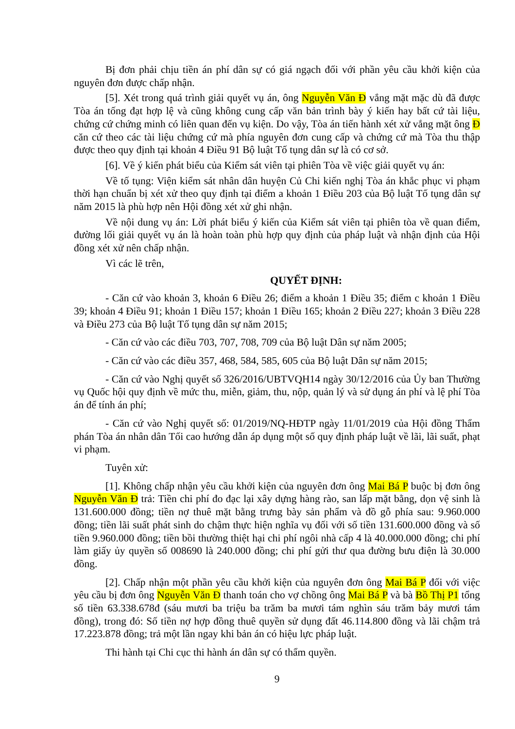Bị đơn phải chịu tiền án phí dân sự có giá ngạch đối với phần yêu cầu khởi kiện của nguyên đơn được chấp nhận.
[5]. Xét trong quá trình giải quyết vụ án, ông Nguyễn Văn Đ vắng mặt mặc dù đã được Tòa án tống đạt hợp lệ và cũng không cung cấp văn bản trình bày ý kiến hay bất cứ tài liệu, chứng cứ chứng minh có liên quan đến vụ kiện. Do vậy, Tòa án tiến hành xét xử vắng mặt ông Đ căn cứ theo các tài liệu chứng cứ mà phía nguyên đơn cung cấp và chứng cứ mà Tòa thu thập được theo quy định tại khoản 4 Điều 91 Bộ luật Tố tụng dân sự là có cơ sở.
[6]. Về ý kiến phát biểu của Kiểm sát viên tại phiên Tòa về việc giải quyết vụ án:
Về tố tụng: Viện kiểm sát nhân dân huyện Củ Chi kiến nghị Tòa án khắc phục vi phạm thời hạn chuẩn bị xét xử theo quy định tại điểm a khoản 1 Điều 203 của Bộ luật Tố tụng dân sự năm 2015 là phù hợp nên Hội đồng xét xử ghi nhận.
Về nội dung vụ án: Lời phát biểu ý kiến của Kiểm sát viên tại phiên tòa về quan điểm, đường lối giải quyết vụ án là hoàn toàn phù hợp quy định của pháp luật và nhận định của Hội đồng xét xử nên chấp nhận.
Vì các lẽ trên,
QUYẾT ĐỊNH:
- Căn cứ vào khoản 3, khoản 6 Điều 26; điểm a khoản 1 Điều 35; điểm c khoản 1 Điều 39; khoản 4 Điều 91; khoản 1 Điều 157; khoản 1 Điều 165; khoản 2 Điều 227; khoản 3 Điều 228 và Điều 273 của Bộ luật Tố tụng dân sự năm 2015;
- Căn cứ vào các điều 703, 707, 708, 709 của Bộ luật Dân sự năm 2005;
- Căn cứ vào các điều 357, 468, 584, 585, 605 của Bộ luật Dân sự năm 2015;
- Căn cứ vào Nghị quyết số 326/2016/UBTVQH14 ngày 30/12/2016 của Ủy ban Thường vụ Quốc hội quy định về mức thu, miễn, giảm, thu, nộp, quản lý và sử dụng án phí và lệ phí Tòa án để tính án phí;
- Căn cứ vào Nghị quyết số: 01/2019/NQ-HĐTP ngày 11/01/2019 của Hội đồng Thẩm phán Tòa án nhân dân Tối cao hướng dẫn áp dụng một số quy định pháp luật về lãi, lãi suất, phạt vi phạm.
Tuyên xử:
[1]. Không chấp nhận yêu cầu khởi kiện của nguyên đơn ông Mai Bá P buộc bị đơn ông Nguyễn Văn Đ trả: Tiền chi phí đo đạc lại xây dựng hàng rào, san lấp mặt bằng, dọn vệ sinh là 131.600.000 đồng; tiền nợ thuê mặt bằng trưng bày sản phẩm và đồ gỗ phía sau: 9.960.000 đồng; tiền lãi suất phát sinh do chậm thực hiện nghĩa vụ đối với số tiền 131.600.000 đồng và số tiền 9.960.000 đồng; tiền bồi thường thiệt hại chi phí ngôi nhà cấp 4 là 40.000.000 đồng; chi phí làm giấy ủy quyền số 008690 là 240.000 đồng; chi phí gửi thư qua đường bưu điện là 30.000 đồng.
[2]. Chấp nhận một phần yêu cầu khởi kiện của nguyên đơn ông Mai Bá P đối với việc yêu cầu bị đơn ông Nguyễn Văn Đ thanh toán cho vợ chồng ông Mai Bá P và bà Bồ Thị P1 tổng số tiền 63.338.678đ (sáu mươi ba triệu ba trăm ba mươi tám nghìn sáu trăm bảy mươi tám đồng), trong đó: Số tiền nợ hợp đồng thuê quyền sử dụng đất 46.114.800 đồng và lãi chậm trả 17.223.878 đồng; trả một lần ngay khi bản án có hiệu lực pháp luật.
Thi hành tại Chi cục thi hành án dân sự có thẩm quyền.
9